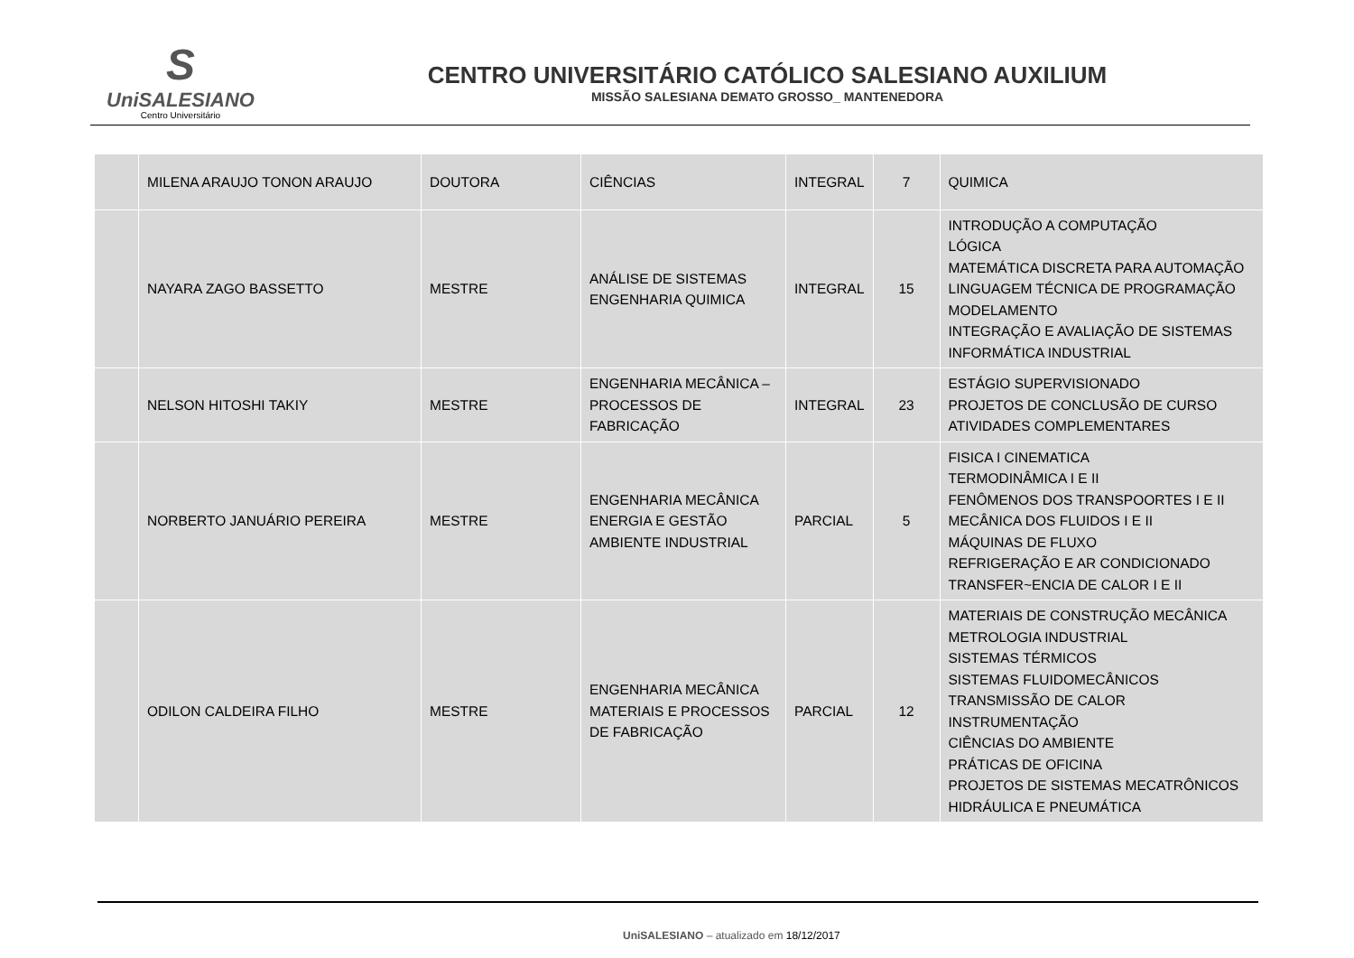S
UniSALESIANO
Centro Universitário
CENTRO UNIVERSITÁRIO CATÓLICO SALESIANO AUXILIUM
MISSÃO SALESIANA DEMATO GROSSO_ MANTENEDORA
| | MILENA ARAUJO TONON ARAUJO | DOUTORA | CIÊNCIAS | INTEGRAL | 7 | QUIMICA |
| | NAYARA ZAGO BASSETTO | MESTRE | ANÁLISE DE SISTEMAS ENGENHARIA QUIMICA | INTEGRAL | 15 | INTRODUÇÃO A COMPUTAÇÃO LÓGICA MATEMÁTICA DISCRETA PARA AUTOMAÇÃO LINGUAGEM TÉCNICA DE PROGRAMAÇÃO MODELAMENTO INTEGRAÇÃO E AVALIAÇÃO DE SISTEMAS INFORMÁTICA INDUSTRIAL |
| | NELSON HITOSHI TAKIY | MESTRE | ENGENHARIA MECÂNICA – PROCESSOS DE FABRICAÇÃO | INTEGRAL | 23 | ESTÁGIO SUPERVISIONADO PROJETOS DE CONCLUSÃO DE CURSO ATIVIDADES COMPLEMENTARES |
| | NORBERTO JANUÁRIO PEREIRA | MESTRE | ENGENHARIA MECÂNICA ENERGIA E GESTÃO AMBIENTE INDUSTRIAL | PARCIAL | 5 | FISICA I CINEMATICA TERMODINÂMICA I E II FENÔMENOS DOS TRANSPOORTES I E II MECÂNICA DOS FLUIDOS I E II MÁQUINAS DE FLUXO REFRIGERAÇÃO E AR CONDICIONADO TRANSFER~ENCIA DE CALOR I E II |
| | ODILON CALDEIRA FILHO | MESTRE | ENGENHARIA MECÂNICA MATERIAIS E PROCESSOS DE FABRICAÇÃO | PARCIAL | 12 | MATERIAIS DE CONSTRUÇÃO MECÂNICA METROLOGIA INDUSTRIAL SISTEMAS TÉRMICOS SISTEMAS FLUIDOMECÂNICOS TRANSMISSÃO DE CALOR INSTRUMENTAÇÃO CIÊNCIAS DO AMBIENTE PRÁTICAS DE OFICINA PROJETOS DE SISTEMAS MECATRÔNICOS HIDRÁULICA E PNEUMÁTICA |
UniSALESIANO – atualizado em 18/12/2017